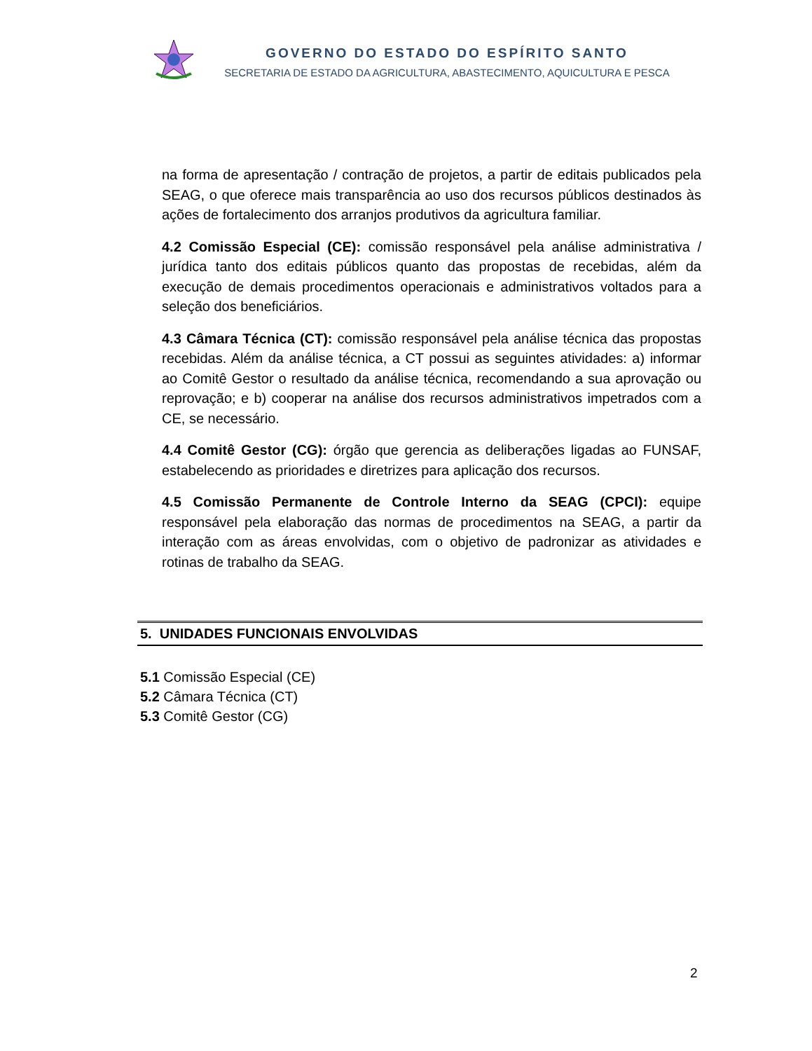GOVERNO DO ESTADO DO ESPÍRITO SANTO
SECRETARIA DE ESTADO DA AGRICULTURA, ABASTECIMENTO, AQUICULTURA E PESCA
na forma de apresentação / contração de projetos, a partir de editais publicados pela SEAG, o que oferece mais transparência ao uso dos recursos públicos destinados às ações de fortalecimento dos arranjos produtivos da agricultura familiar.
4.2 Comissão Especial (CE): comissão responsável pela análise administrativa / jurídica tanto dos editais públicos quanto das propostas de recebidas, além da execução de demais procedimentos operacionais e administrativos voltados para a seleção dos beneficiários.
4.3 Câmara Técnica (CT): comissão responsável pela análise técnica das propostas recebidas. Além da análise técnica, a CT possui as seguintes atividades: a) informar ao Comitê Gestor o resultado da análise técnica, recomendando a sua aprovação ou reprovação; e b) cooperar na análise dos recursos administrativos impetrados com a CE, se necessário.
4.4 Comitê Gestor (CG): órgão que gerencia as deliberações ligadas ao FUNSAF, estabelecendo as prioridades e diretrizes para aplicação dos recursos.
4.5 Comissão Permanente de Controle Interno da SEAG (CPCI): equipe responsável pela elaboração das normas de procedimentos na SEAG, a partir da interação com as áreas envolvidas, com o objetivo de padronizar as atividades e rotinas de trabalho da SEAG.
5. UNIDADES FUNCIONAIS ENVOLVIDAS
5.1 Comissão Especial (CE)
5.2 Câmara Técnica (CT)
5.3 Comitê Gestor (CG)
2